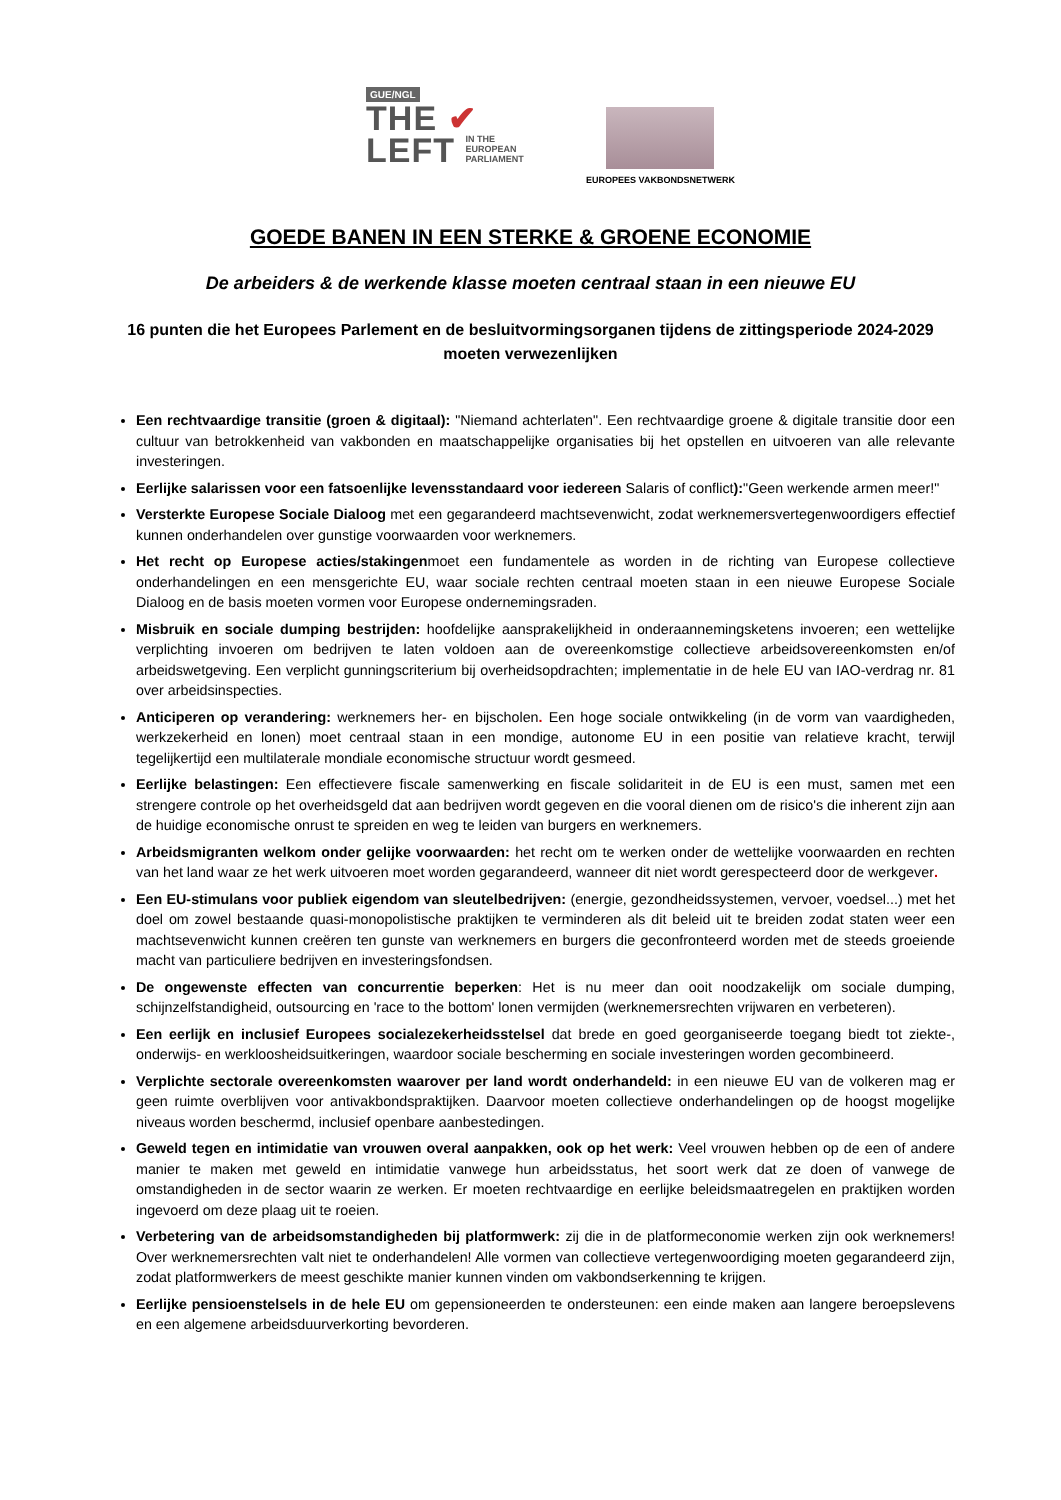GUE/NGL
THE ✔
LEFT IN THE
EUROPEAN
PARLIAMENT
EUROPEES VAKBONDSNETWERK
GOEDE BANEN IN EEN STERKE & GROENE ECONOMIE
De arbeiders & de werkende klasse moeten centraal staan in een nieuwe EU
16 punten die het Europees Parlement en de besluitvormingsorganen tijdens de zittingsperiode 2024-2029 moeten verwezenlijken
Een rechtvaardige transitie (groen & digitaal): "Niemand achterlaten". Een rechtvaardige groene & digitale transitie door een cultuur van betrokkenheid van vakbonden en maatschappelijke organisaties bij het opstellen en uitvoeren van alle relevante investeringen.
Eerlijke salarissen voor een fatsoenlijke levensstandaard voor iedereen Salaris of conflict):"Geen werkende armen meer!"
Versterkte Europese Sociale Dialoog met een gegarandeerd machtsevenwicht, zodat werknemersvertegenwoordigers effectief kunnen onderhandelen over gunstige voorwaarden voor werknemers.
Het recht op Europese acties/stakingenmoet een fundamentele as worden in de richting van Europese collectieve onderhandelingen en een mensgerichte EU, waar sociale rechten centraal moeten staan in een nieuwe Europese Sociale Dialoog en de basis moeten vormen voor Europese ondernemingsraden.
Misbruik en sociale dumping bestrijden: hoofdelijke aansprakelijkheid in onderaannemingsketens invoeren; een wettelijke verplichting invoeren om bedrijven te laten voldoen aan de overeenkomstige collectieve arbeidsovereenkomsten en/of arbeidswetgeving. Een verplicht gunningscriterium bij overheidsopdrachten; implementatie in de hele EU van IAO-verdrag nr. 81 over arbeidsinspecties.
Anticiperen op verandering: werknemers her- en bijscholen. Een hoge sociale ontwikkeling (in de vorm van vaardigheden, werkzekerheid en lonen) moet centraal staan in een mondige, autonome EU in een positie van relatieve kracht, terwijl tegelijkertijd een multilaterale mondiale economische structuur wordt gesmeed.
Eerlijke belastingen: Een effectievere fiscale samenwerking en fiscale solidariteit in de EU is een must, samen met een strengere controle op het overheidsgeld dat aan bedrijven wordt gegeven en die vooral dienen om de risico's die inherent zijn aan de huidige economische onrust te spreiden en weg te leiden van burgers en werknemers.
Arbeidsmigranten welkom onder gelijke voorwaarden: het recht om te werken onder de wettelijke voorwaarden en rechten van het land waar ze het werk uitvoeren moet worden gegarandeerd, wanneer dit niet wordt gerespecteerd door de werkgever.
Een EU-stimulans voor publiek eigendom van sleutelbedrijven: (energie, gezondheidssystemen, vervoer, voedsel...) met het doel om zowel bestaande quasi-monopolistische praktijken te verminderen als dit beleid uit te breiden zodat staten weer een machtsevenwicht kunnen creëren ten gunste van werknemers en burgers die geconfronteerd worden met de steeds groeiende macht van particuliere bedrijven en investeringsfondsen.
De ongewenste effecten van concurrentie beperken: Het is nu meer dan ooit noodzakelijk om sociale dumping, schijnzelfstandigheid, outsourcing en 'race to the bottom' lonen vermijden (werknemersrechten vrijwaren en verbeteren).
Een eerlijk en inclusief Europees socialezekerheidsstelsel dat brede en goed georganiseerde toegang biedt tot ziekte-, onderwijs- en werkloosheidsuitkeringen, waardoor sociale bescherming en sociale investeringen worden gecombineerd.
Verplichte sectorale overeenkomsten waarover per land wordt onderhandeld: in een nieuwe EU van de volkeren mag er geen ruimte overblijven voor antivakbondspraktijken. Daarvoor moeten collectieve onderhandelingen op de hoogst mogelijke niveaus worden beschermd, inclusief openbare aanbestedingen.
Geweld tegen en intimidatie van vrouwen overal aanpakken, ook op het werk: Veel vrouwen hebben op de een of andere manier te maken met geweld en intimidatie vanwege hun arbeidsstatus, het soort werk dat ze doen of vanwege de omstandigheden in de sector waarin ze werken. Er moeten rechtvaardige en eerlijke beleidsmaatregelen en praktijken worden ingevoerd om deze plaag uit te roeien.
Verbetering van de arbeidsomstandigheden bij platformwerk: zij die in de platformeconomie werken zijn ook werknemers! Over werknemersrechten valt niet te onderhandelen! Alle vormen van collectieve vertegenwoordiging moeten gegarandeerd zijn, zodat platformwerkers de meest geschikte manier kunnen vinden om vakbondserkenning te krijgen.
Eerlijke pensioenstelsels in de hele EU om gepensioneerden te ondersteunen: een einde maken aan langere beroepslevens en een algemene arbeidsduurverkorting bevorderen.